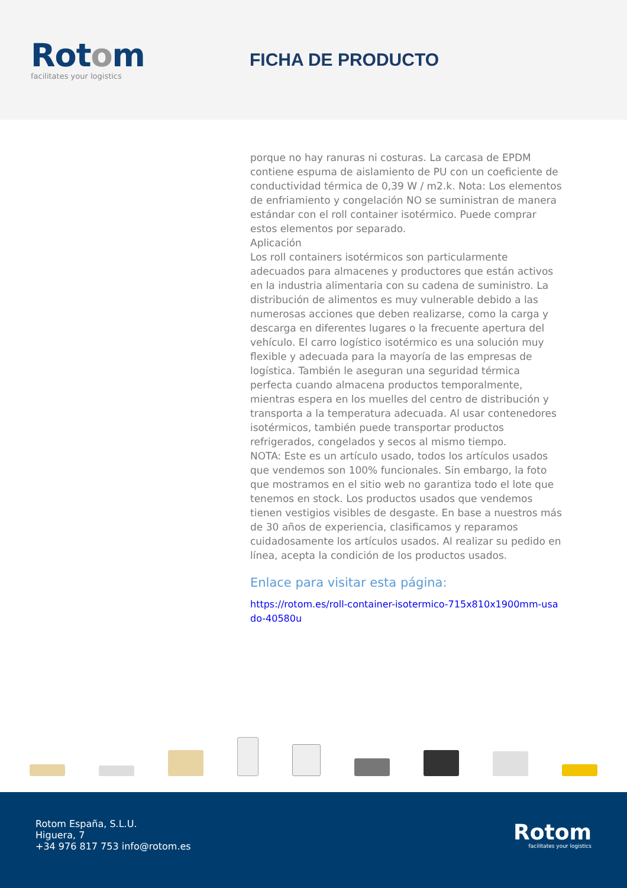Rotom
facilitates your logistics
FICHA DE PRODUCTO
porque no hay ranuras ni costuras. La carcasa de EPDM contiene espuma de aislamiento de PU con un coeficiente de conductividad térmica de 0,39 W / m2.k. Nota: Los elementos de enfriamiento y congelación NO se suministran de manera estándar con el roll container isotérmico. Puede comprar estos elementos por separado.
Aplicación
Los roll containers isotérmicos son particularmente adecuados para almacenes y productores que están activos en la industria alimentaria con su cadena de suministro. La distribución de alimentos es muy vulnerable debido a las numerosas acciones que deben realizarse, como la carga y descarga en diferentes lugares o la frecuente apertura del vehículo. El carro logístico isotérmico es una solución muy flexible y adecuada para la mayoría de las empresas de logística. También le aseguran una seguridad térmica perfecta cuando almacena productos temporalmente, mientras espera en los muelles del centro de distribución y transporta a la temperatura adecuada. Al usar contenedores isotérmicos, también puede transportar productos refrigerados, congelados y secos al mismo tiempo.
NOTA: Este es un artículo usado, todos los artículos usados que vendemos son 100% funcionales. Sin embargo, la foto que mostramos en el sitio web no garantiza todo el lote que tenemos en stock. Los productos usados que vendemos tienen vestigios visibles de desgaste. En base a nuestros más de 30 años de experiencia, clasificamos y reparamos cuidadosamente los artículos usados. Al realizar su pedido en línea, acepta la condición de los productos usados.
Enlace para visitar esta página:
https://rotom.es/roll-container-isotermico-715x810x1900mm-usado-40580u
Rotom España, S.L.U.
Higuera, 7
+34 976 817 753 info@rotom.es
Rotom
facilitates your logistics